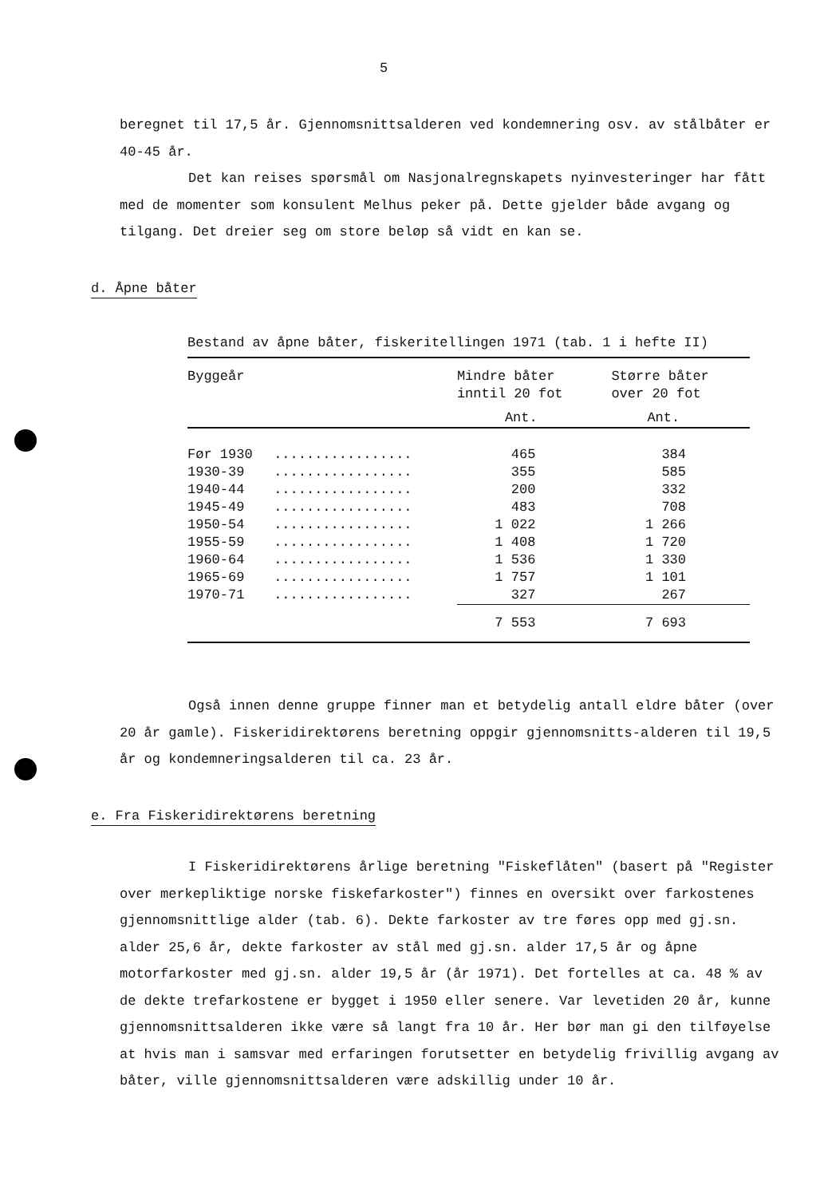5
beregnet til 17,5 år. Gjennomsnittsalderen ved kondemnering osv. av stålbåter er 40-45 år.
Det kan reises spørsmål om Nasjonalregnskapets nyinvesteringer har fått med de momenter som konsulent Melhus peker på. Dette gjelder både avgang og tilgang. Det dreier seg om store beløp så vidt en kan se.
d. Åpne båter
Bestand av åpne båter, fiskeritellingen 1971 (tab. 1 i hefte II)
| Byggeår | | Mindre båter inntil 20 fot | Større båter over 20 fot |
| --- | --- | --- | --- |
| | | Ant. | Ant. |
| Før 1930 | ................. | 465 | 384 |
| 1930-39 | ................. | 355 | 585 |
| 1940-44 | ................. | 200 | 332 |
| 1945-49 | ................. | 483 | 708 |
| 1950-54 | ................. | 1 022 | 1 266 |
| 1955-59 | ................. | 1 408 | 1 720 |
| 1960-64 | ................. | 1 536 | 1 330 |
| 1965-69 | ................. | 1 757 | 1 101 |
| 1970-71 | ................. | 327 | 267 |
| | | 7 553 | 7 693 |
Også innen denne gruppe finner man et betydelig antall eldre båter (over 20 år gamle). Fiskeridirektørens beretning oppgir gjennomsnitts-alderen til 19,5 år og kondemneringsalderen til ca. 23 år.
e. Fra Fiskeridirektørens beretning
I Fiskeridirektørens årlige beretning "Fiskeflåten" (basert på "Register over merkepliktige norske fiskefarkoster") finnes en oversikt over farkostenes gjennomsnittlige alder (tab. 6). Dekte farkoster av tre føres opp med gj.sn. alder 25,6 år, dekte farkoster av stål med gj.sn. alder 17,5 år og åpne motorfarkoster med gj.sn. alder 19,5 år (år 1971). Det fortelles at ca. 48 % av de dekte trefarkostene er bygget i 1950 eller senere. Var levetiden 20 år, kunne gjennomsnittsalderen ikke være så langt fra 10 år. Her bør man gi den tilføyelse at hvis man i samsvar med erfaringen forutsetter en betydelig frivillig avgang av båter, ville gjennomsnittsalderen være adskillig under 10 år.